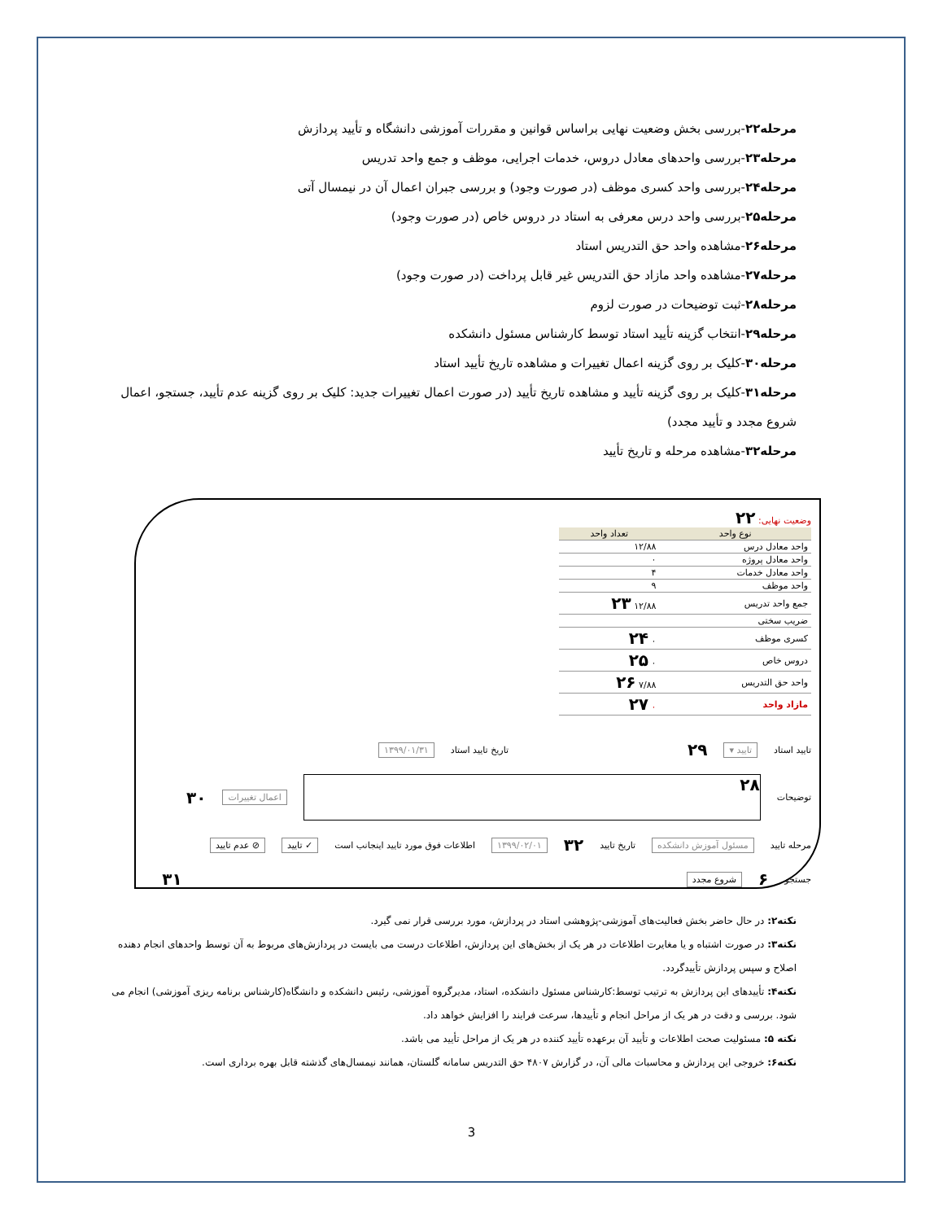مرحله۲۲-بررسی بخش وضعیت نهایی براساس قوانین و مقررات آموزشی دانشگاه و تأیید پردازش
مرحله۲۳-بررسی واحدهای معادل دروس، خدمات اجرایی، موظف و جمع واحد تدریس
مرحله۲۴-بررسی واحد کسری موظف (در صورت وجود) و بررسی جبران اعمال آن در نیمسال آتی
مرحله۲۵-بررسی واحد درس معرفی به استاد در دروس خاص (در صورت وجود)
مرحله۲۶-مشاهده واحد حق التدریس استاد
مرحله۲۷-مشاهده واحد مازاد حق التدریس غیر قابل پرداخت (در صورت وجود)
مرحله۲۸-ثبت توضیحات در صورت لزوم
مرحله۲۹-انتخاب گزینه تأیید استاد توسط کارشناس مسئول دانشکده
مرحله۳۰-کلیک بر روی گزینه اعمال تغییرات و مشاهده تاریخ تأیید استاد
مرحله۳۱-کلیک بر روی گزینه تأیید و مشاهده تاریخ تأیید (در صورت اعمال تغییرات جدید: کلیک بر روی گزینه عدم تأیید، جستجو، اعمال شروع مجدد و تأیید مجدد)
مرحله۳۲-مشاهده مرحله و تاریخ تأیید
وضعیت نهایی: ۲۲
| نوع واحد | تعداد واحد |
| --- | --- |
| واحد معادل درس | ۱۲/۸۸ |
| واحد معادل پروژه | ۰ |
| واحد معادل خدمات | ۴ |
| واحد موظف | ۹ |
| جمع واحد تدریس | ۱۲/۸۸ ۲۳ |
| ضریب سختی | |
| کسری موظف | ۰ ۲۴ |
| دروس خاص | ۰ ۲۵ |
| واحد حق التدریس | ۷/۸۸ ۲۶ |
| مازاد واحد | ۰ ۲۷ |
تایید استاد تایید ▾ ۲۹ تاریخ تایید استاد ۱۳۹۹/۰۱/۳۱
توضیحات
۲۸
اعمال تغییرات ۳۰
مرحله تایید مسئول آموزش دانشکده تاریخ تایید ۳۲ ۱۳۹۹/۰۲/۰۱ اطلاعات فوق مورد تایید اینجانب است ✓ تایید ⦸ عدم تایید
جستجو ۶ شروع مجدد ۳۱
نکته۲: در حال حاضر بخش فعالیت‌های آموزشی-پژوهشی استاد در پردازش، مورد بررسی قرار نمی گیرد.
نکته۳: در صورت اشتباه و یا مغایرت اطلاعات در هر یک از بخش‌های این پردازش، اطلاعات درست می بایست در پردازش‌های مربوط به آن توسط واحدهای انجام دهنده اصلاح و سپس پردازش تأییدگردد.
نکته۴: تأییدهای این پردازش به ترتیب توسط:کارشناس مسئول دانشکده، استاد، مدیرگروه آموزشی، رئیس دانشکده و دانشگاه(کارشناس برنامه ریزی آموزشی) انجام می شود. بررسی و دقت در هر یک از مراحل انجام و تأییدها، سرعت فرایند را افزایش خواهد داد.
نکته ۵: مسئولیت صحت اطلاعات و تأیید آن برعهده تأیید کننده در هر یک از مراحل تأیید می باشد.
نکته۶: خروجی این پردازش و محاسبات مالی آن، در گزارش ۴۸۰۷ حق التدریس سامانه گلستان، همانند نیمسال‌های گذشته قابل بهره برداری است.
3